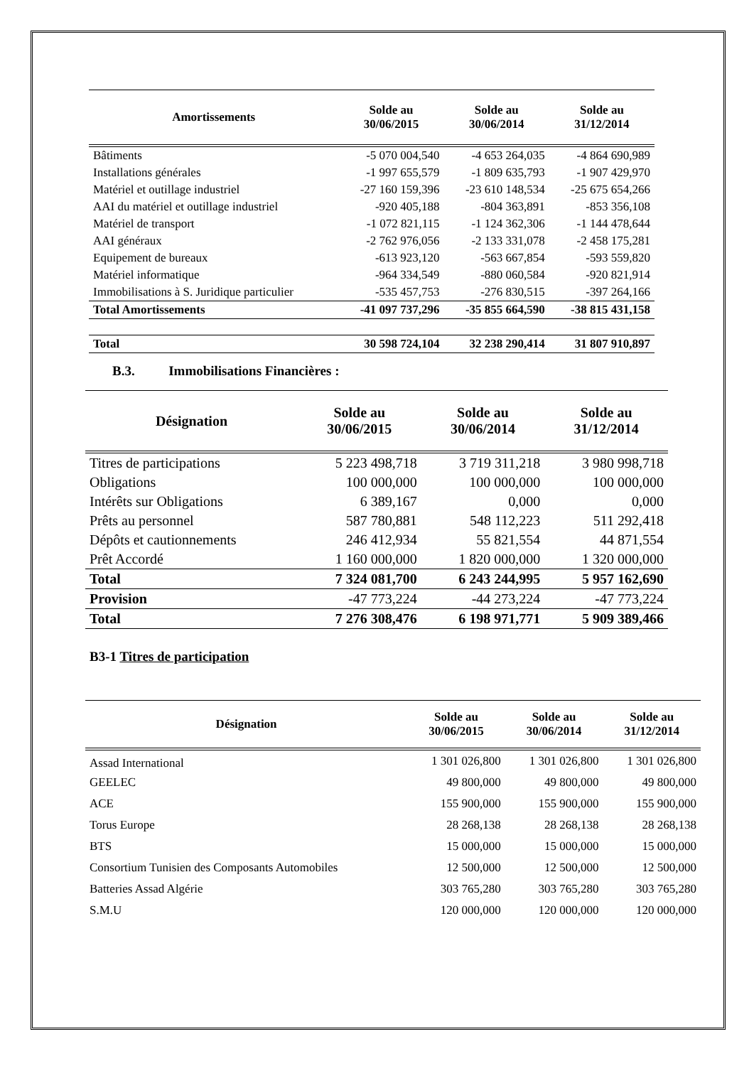| Amortissements | Solde au 30/06/2015 | Solde au 30/06/2014 | Solde au 31/12/2014 |
| --- | --- | --- | --- |
| Bâtiments | -5 070 004,540 | -4 653 264,035 | -4 864 690,989 |
| Installations générales | -1 997 655,579 | -1 809 635,793 | -1 907 429,970 |
| Matériel et outillage industriel | -27 160 159,396 | -23 610 148,534 | -25 675 654,266 |
| AAI du matériel et outillage industriel | -920 405,188 | -804 363,891 | -853 356,108 |
| Matériel de transport | -1 072 821,115 | -1 124 362,306 | -1 144 478,644 |
| AAI généraux | -2 762 976,056 | -2 133 331,078 | -2 458 175,281 |
| Equipement de bureaux | -613 923,120 | -563 667,854 | -593 559,820 |
| Matériel informatique | -964 334,549 | -880 060,584 | -920 821,914 |
| Immobilisations à S. Juridique particulier | -535 457,753 | -276 830,515 | -397 264,166 |
| Total Amortissements | -41 097 737,296 | -35 855 664,590 | -38 815 431,158 |
| Total | 30 598 724,104 | 32 238 290,414 | 31 807 910,897 |
B.3. Immobilisations Financières :
| Désignation | Solde au 30/06/2015 | Solde au 30/06/2014 | Solde au 31/12/2014 |
| --- | --- | --- | --- |
| Titres de participations | 5 223 498,718 | 3 719 311,218 | 3 980 998,718 |
| Obligations | 100 000,000 | 100 000,000 | 100 000,000 |
| Intérêts sur Obligations | 6 389,167 | 0,000 | 0,000 |
| Prêts au personnel | 587 780,881 | 548 112,223 | 511 292,418 |
| Dépôts et cautionnements | 246 412,934 | 55 821,554 | 44 871,554 |
| Prêt Accordé | 1 160 000,000 | 1 820 000,000 | 1 320 000,000 |
| Total | 7 324 081,700 | 6 243 244,995 | 5 957 162,690 |
| Provision | -47 773,224 | -44 273,224 | -47 773,224 |
| Total | 7 276 308,476 | 6 198 971,771 | 5 909 389,466 |
B3-1 Titres de participation
| Désignation | Solde au 30/06/2015 | Solde au 30/06/2014 | Solde au 31/12/2014 |
| --- | --- | --- | --- |
| Assad International | 1 301 026,800 | 1 301 026,800 | 1 301 026,800 |
| GEELEC | 49 800,000 | 49 800,000 | 49 800,000 |
| ACE | 155 900,000 | 155 900,000 | 155 900,000 |
| Torus Europe | 28 268,138 | 28 268,138 | 28 268,138 |
| BTS | 15 000,000 | 15 000,000 | 15 000,000 |
| Consortium Tunisien des Composants Automobiles | 12 500,000 | 12 500,000 | 12 500,000 |
| Batteries Assad Algérie | 303 765,280 | 303 765,280 | 303 765,280 |
| S.M.U | 120 000,000 | 120 000,000 | 120 000,000 |